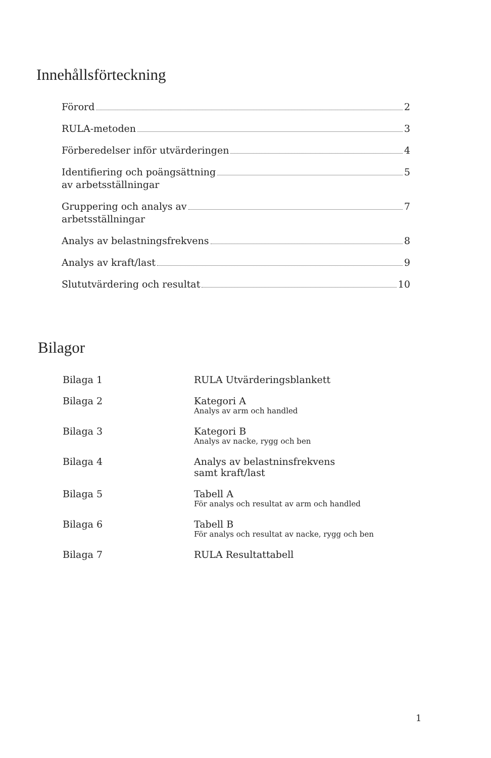Innehållsförteckning
Förord 2
RULA-metoden 3
Förberedelser inför utvärderingen 4
Identifiering och poängsättning 5
av arbetsställningar
Gruppering och analys av 7
arbetsställningar
Analys av belastningsfrekvens 8
Analys av kraft/last 9
Slututvärdering och resultat 10
Bilagor
Bilaga 1 RULA Utvärderingsblankett
Bilaga 2 Kategori A
Analys av arm och handled
Bilaga 3 Kategori B
Analys av nacke, rygg och ben
Bilaga 4 Analys av belastninsfrekvens
samt kraft/last
Bilaga 5 Tabell A
För analys och resultat av arm och handled
Bilaga 6 Tabell B
För analys och resultat av nacke, rygg och ben
Bilaga 7 RULA Resultattabell
1